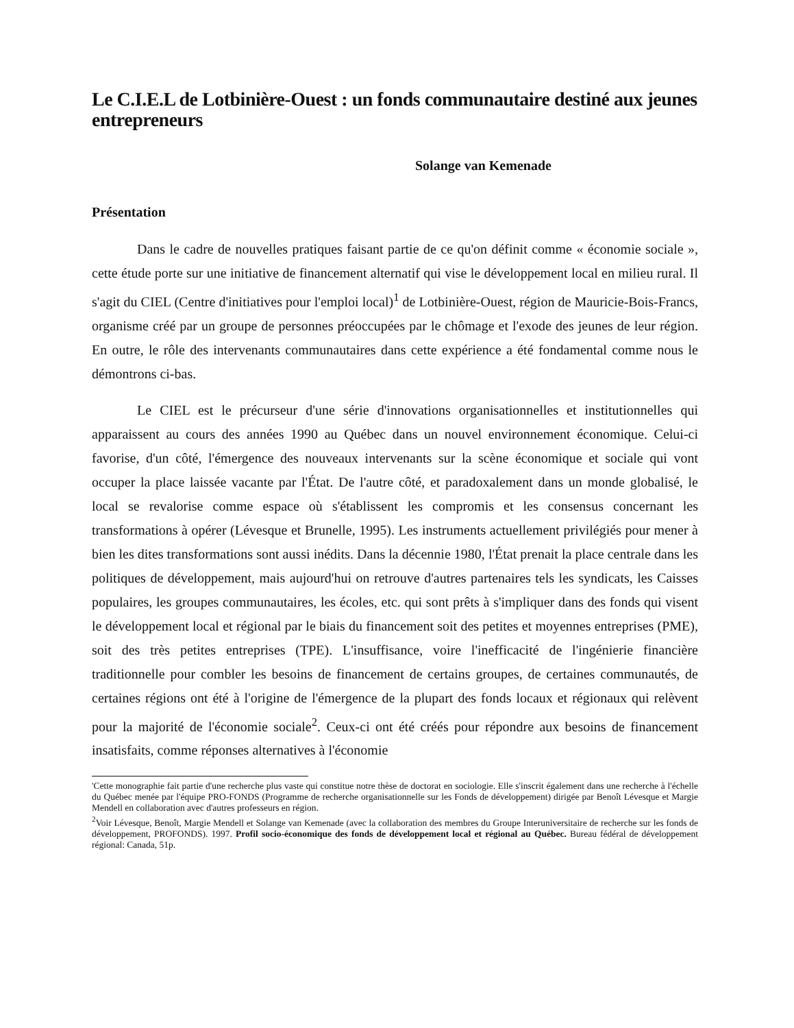Le C.I.E.L de Lotbinière-Ouest : un fonds communautaire destiné aux jeunes entrepreneurs
Solange van Kemenade
Présentation
Dans le cadre de nouvelles pratiques faisant partie de ce qu'on définit comme « économie sociale », cette étude porte sur une initiative de financement alternatif qui vise le développement local en milieu rural. Il s'agit du CIEL (Centre d'initiatives pour l'emploi local)<sup>1</sup> de Lotbinière-Ouest, région de Mauricie-Bois-Francs, organisme créé par un groupe de personnes préoccupées par le chômage et l'exode des jeunes de leur région. En outre, le rôle des intervenants communautaires dans cette expérience a été fondamental comme nous le démontrons ci-bas.
Le CIEL est le précurseur d'une série d'innovations organisationnelles et institutionnelles qui apparaissent au cours des années 1990 au Québec dans un nouvel environnement économique. Celui-ci favorise, d'un côté, l'émergence des nouveaux intervenants sur la scène économique et sociale qui vont occuper la place laissée vacante par l'État. De l'autre côté, et paradoxalement dans un monde globalisé, le local se revalorise comme espace où s'établissent les compromis et les consensus concernant les transformations à opérer (Lévesque et Brunelle, 1995). Les instruments actuellement privilégiés pour mener à bien les dites transformations sont aussi inédits. Dans la décennie 1980, l'État prenait la place centrale dans les politiques de développement, mais aujourd'hui on retrouve d'autres partenaires tels les syndicats, les Caisses populaires, les groupes communautaires, les écoles, etc. qui sont prêts à s'impliquer dans des fonds qui visent le développement local et régional par le biais du financement soit des petites et moyennes entreprises (PME), soit des très petites entreprises (TPE). L'insuffisance, voire l'inefficacité de l'ingénierie financière traditionnelle pour combler les besoins de financement de certains groupes, de certaines communautés, de certaines régions ont été à l'origine de l'émergence de la plupart des fonds locaux et régionaux qui relèvent pour la majorité de l'économie sociale<sup>2</sup>. Ceux-ci ont été créés pour répondre aux besoins de financement insatisfaits, comme réponses alternatives à l'économie
'Cette monographie fait partie d'une recherche plus vaste qui constitue notre thèse de doctorat en sociologie. Elle s'inscrit également dans une recherche à l'échelle du Québec menée par l'équipe PRO-FONDS (Programme de recherche organisationnelle sur les Fonds de développement) dirigée par Benoît Lévesque et Margie Mendell en collaboration avec d'autres professeurs en région.
<sup>2</sup> Voir Lévesque, Benoît, Margie Mendell et Solange van Kemenade (avec la collaboration des membres du Groupe Interuniversitaire de recherche sur les fonds de développement, PROFONDS). 1997. Profil socio-économique des fonds de développement local et régional au Québec. Bureau fédéral de développement régional: Canada, 51p.